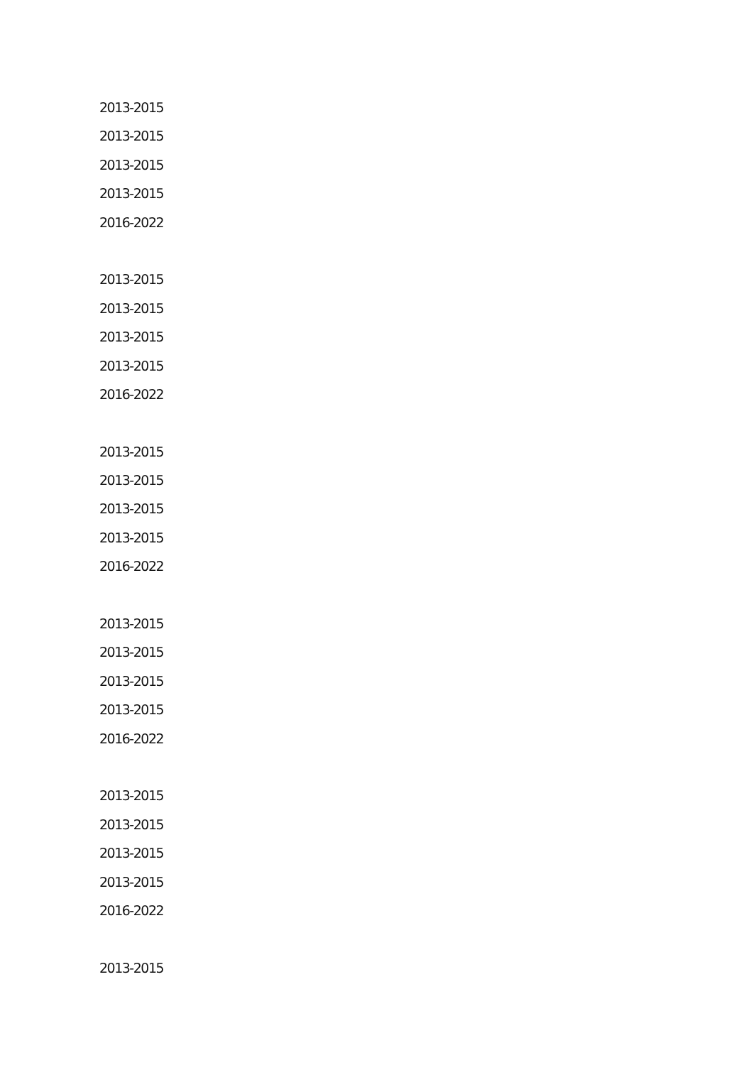2013-2015
2013-2015
2013-2015
2013-2015
2016-2022
2013-2015
2013-2015
2013-2015
2013-2015
2016-2022
2013-2015
2013-2015
2013-2015
2013-2015
2016-2022
2013-2015
2013-2015
2013-2015
2013-2015
2016-2022
2013-2015
2013-2015
2013-2015
2013-2015
2016-2022
2013-2015